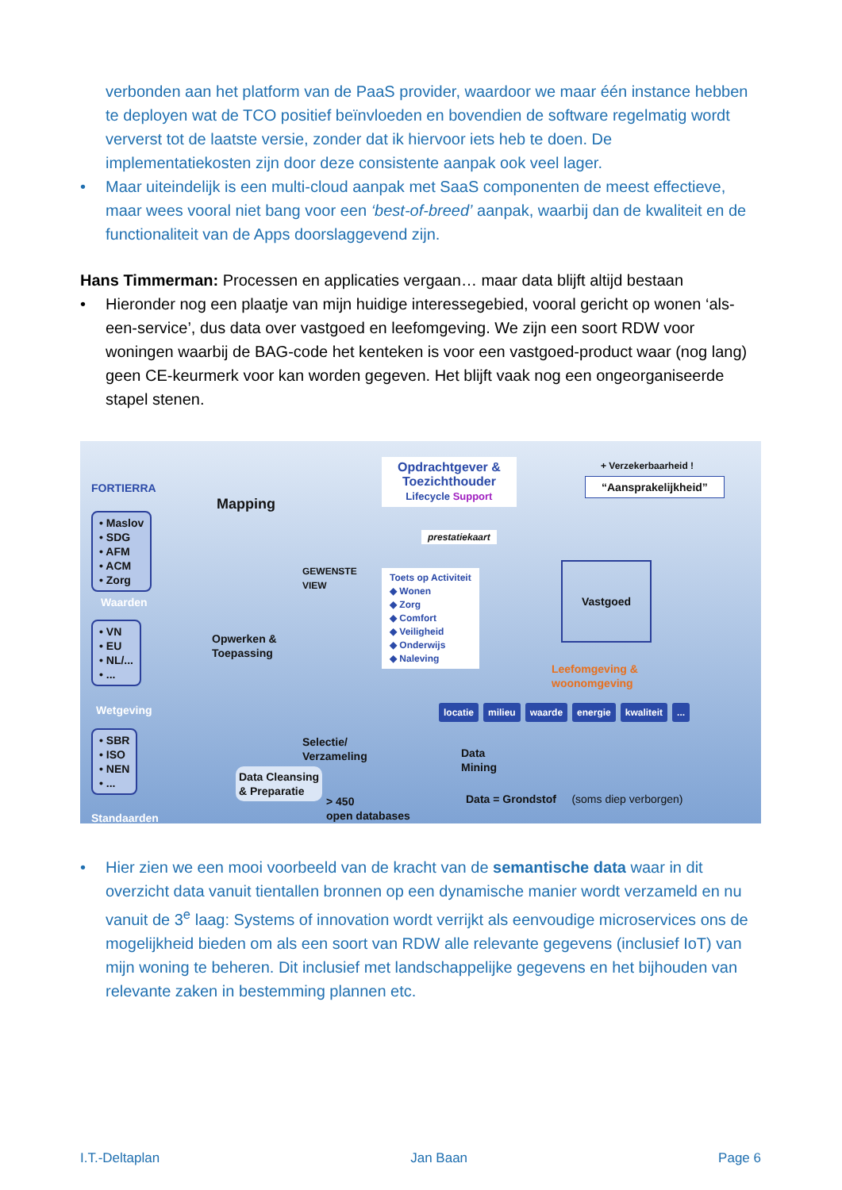verbonden aan het platform van de PaaS provider, waardoor we maar één instance hebben te deployen wat de TCO positief beïnvloeden en bovendien de software regelmatig wordt ververst tot de laatste versie, zonder dat ik hiervoor iets heb te doen. De implementatiekosten zijn door deze consistente aanpak ook veel lager.
• Maar uiteindelijk is een multi-cloud aanpak met SaaS componenten de meest effectieve, maar wees vooral niet bang voor een ‘best-of-breed’ aanpak, waarbij dan de kwaliteit en de functionaliteit van de Apps doorslaggevend zijn.
Hans Timmerman: Processen en applicaties vergaan… maar data blijft altijd bestaan
• Hieronder nog een plaatje van mijn huidige interessegebied, vooral gericht op wonen ‘als-een-service’, dus data over vastgoed en leefomgeving. We zijn een soort RDW voor woningen waarbij de BAG-code het kenteken is voor een vastgoed-product waar (nog lang) geen CE-keurmerk voor kan worden gegeven. Het blijft vaak nog een ongeorganiseerde stapel stenen.
FORTIERRA
• Maslov
• SDG
• AFM
• ACM
• Zorg
Waarden
• VN
• EU
• NL/...
• ...
Wetgeving
• SBR
• ISO
• NEN
• ...
Standaarden
Mapping
Opwerken &
Toepassing
GEWENSTE
VIEW
Selectie/
Verzameling
Data Cleansing
& Preparatie
Data
Mining
> 450
open databases
Opdrachtgever &
Toezichthouder
Lifecycle Support
prestatiekaart
Toets op Activiteit
◆ Wonen
◆ Zorg
◆ Comfort
◆ Veiligheid
◆ Onderwijs
◆ Naleving
+ Verzekerbaarheid !
“Aansprakelijkheid”
Vastgoed
Leefomgeving &
woonomgeving
locatie milieu waarde energie kwaliteit ...
Data = Grondstof (soms diep verborgen)
• Hier zien we een mooi voorbeeld van de kracht van de semantische data waar in dit overzicht data vanuit tientallen bronnen op een dynamische manier wordt verzameld en nu vanuit de 3<sup>e</sup> laag: Systems of innovation wordt verrijkt als eenvoudige microservices ons de mogelijkheid bieden om als een soort van RDW alle relevante gegevens (inclusief IoT) van mijn woning te beheren. Dit inclusief met landschappelijke gegevens en het bijhouden van relevante zaken in bestemming plannen etc.
I.T.-Deltaplan Jan Baan Page 6